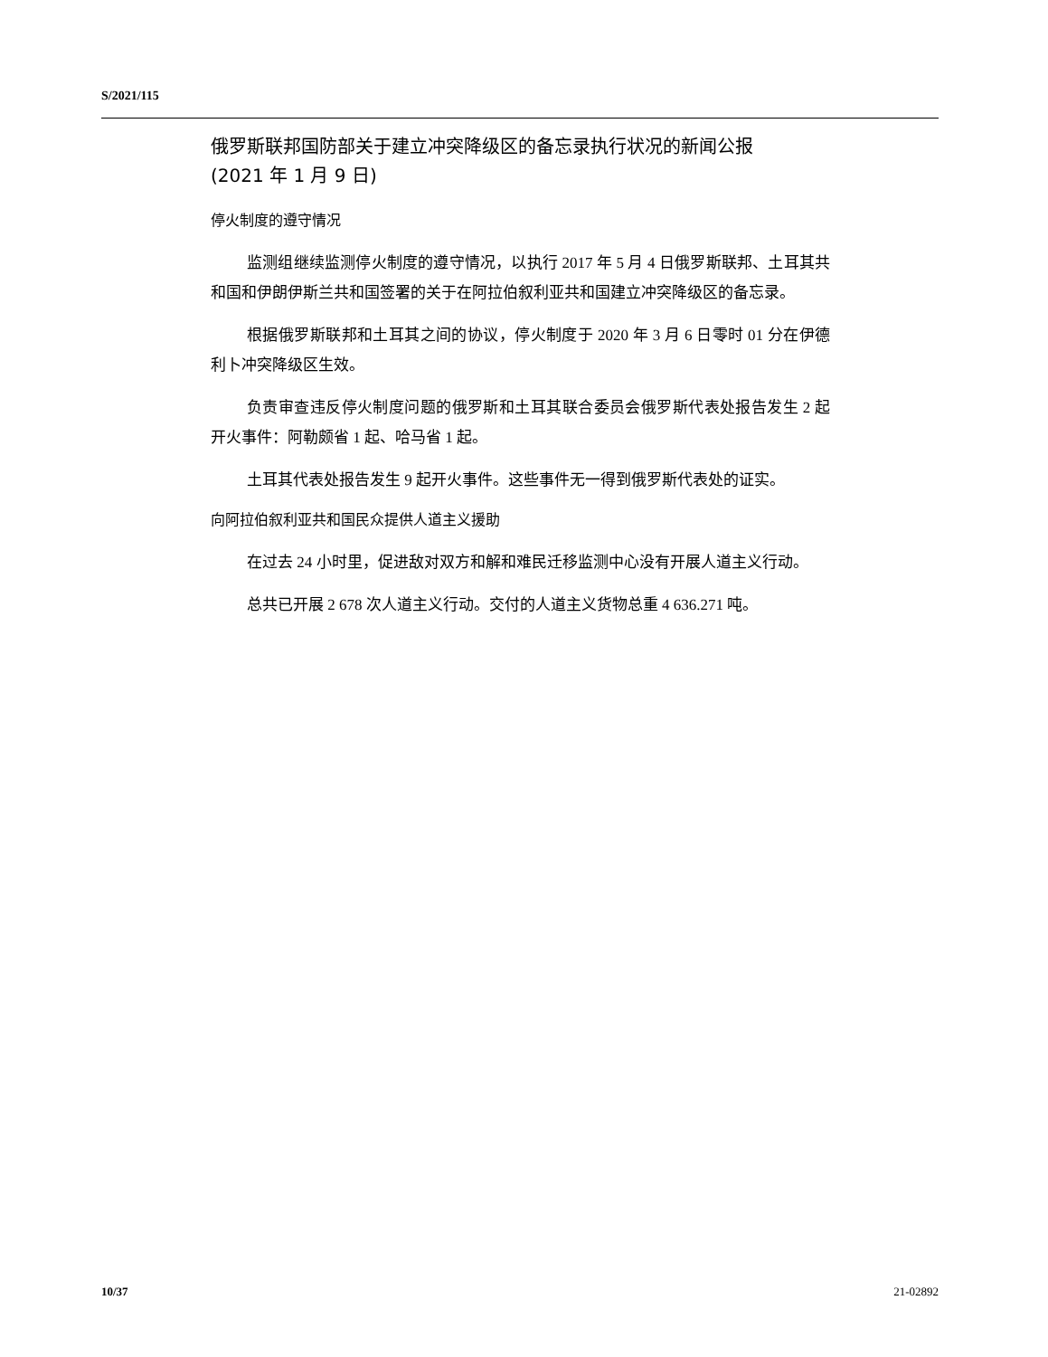S/2021/115
俄罗斯联邦国防部关于建立冲突降级区的备忘录执行状况的新闻公报
(2021 年 1 月 9 日)
停火制度的遵守情况
监测组继续监测停火制度的遵守情况，以执行 2017 年 5 月 4 日俄罗斯联邦、土耳其共和国和伊朗伊斯兰共和国签署的关于在阿拉伯叙利亚共和国建立冲突降级区的备忘录。
根据俄罗斯联邦和土耳其之间的协议，停火制度于 2020 年 3 月 6 日零时 01 分在伊德利卜冲突降级区生效。
负责审查违反停火制度问题的俄罗斯和土耳其联合委员会俄罗斯代表处报告发生 2 起开火事件：阿勒颇省 1 起、哈马省 1 起。
土耳其代表处报告发生 9 起开火事件。这些事件无一得到俄罗斯代表处的证实。
向阿拉伯叙利亚共和国民众提供人道主义援助
在过去 24 小时里，促进敌对双方和解和难民迁移监测中心没有开展人道主义行动。
总共已开展 2 678 次人道主义行动。交付的人道主义货物总重 4 636.271 吨。
10/37 21-02892